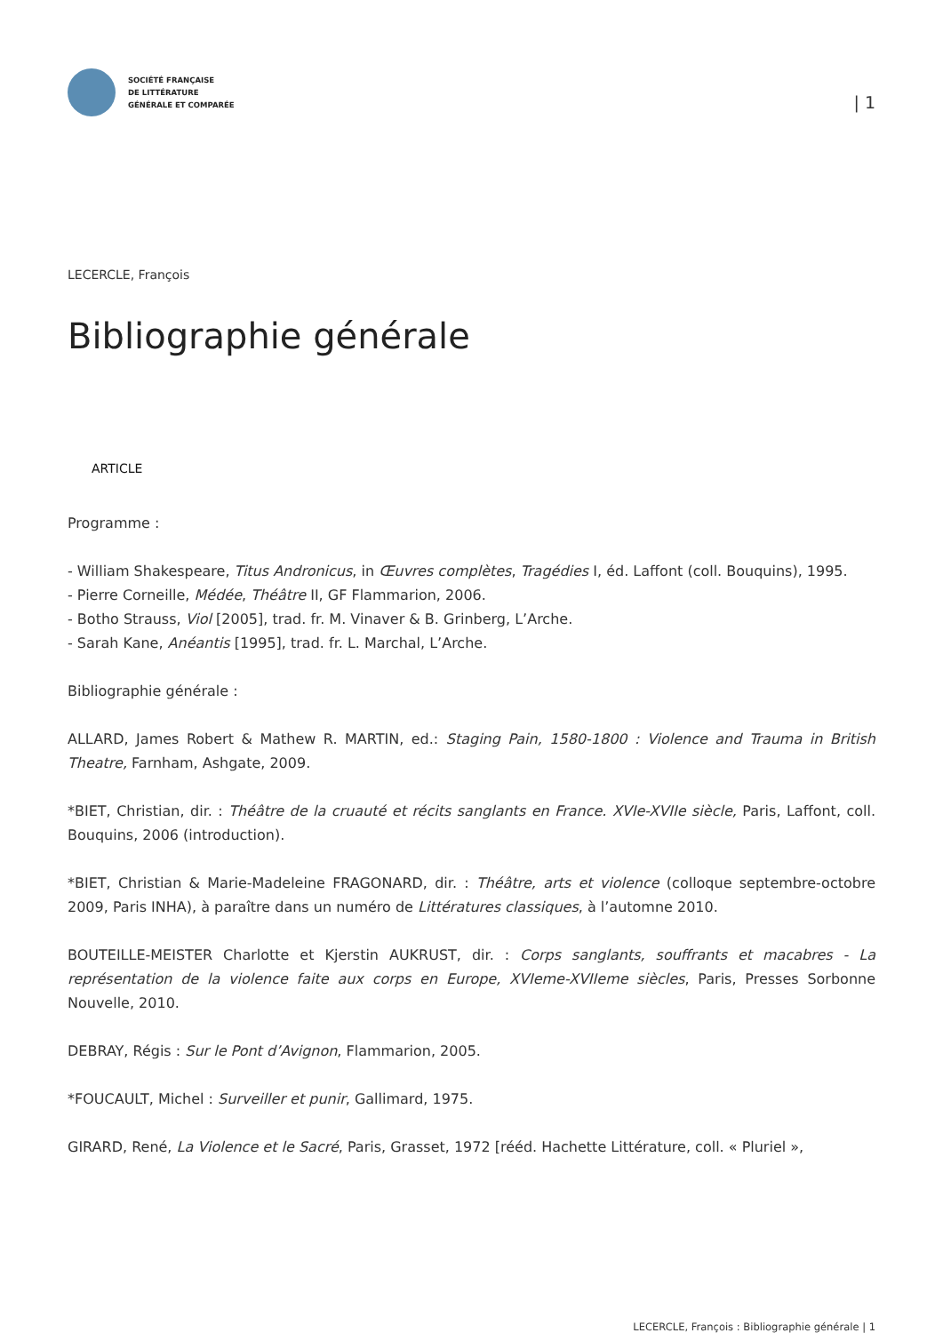SOCIÉTÉ FRANÇAISE
DE LITTÉRATURE
GÉNÉRALE ET COMPARÉE
| 1
LECERCLE, François
Bibliographie générale
ARTICLE
Programme :
- William Shakespeare, Titus Andronicus, in Œuvres complètes, Tragédies I, éd. Laffont (coll. Bouquins), 1995.
- Pierre Corneille, Médée, Théâtre II, GF Flammarion, 2006.
- Botho Strauss, Viol [2005], trad. fr. M. Vinaver & B. Grinberg, L’Arche.
- Sarah Kane, Anéantis [1995], trad. fr. L. Marchal, L’Arche.
Bibliographie générale :
ALLARD, James Robert & Mathew R. MARTIN, ed.: Staging Pain, 1580-1800 : Violence and Trauma in British Theatre, Farnham, Ashgate, 2009.
*BIET, Christian, dir. : Théâtre de la cruauté et récits sanglants en France. XVIe-XVIIe siècle, Paris, Laffont, coll. Bouquins, 2006 (introduction).
*BIET, Christian & Marie-Madeleine FRAGONARD, dir. : Théâtre, arts et violence (colloque septembre-octobre 2009, Paris INHA), à paraître dans un numéro de Littératures classiques, à l’automne 2010.
BOUTEILLE-MEISTER Charlotte et Kjerstin AUKRUST, dir. : Corps sanglants, souffrants et macabres - La représentation de la violence faite aux corps en Europe, XVIeme-XVIIeme siècles, Paris, Presses Sorbonne Nouvelle, 2010.
DEBRAY, Régis : Sur le Pont d’Avignon, Flammarion, 2005.
*FOUCAULT, Michel : Surveiller et punir, Gallimard, 1975.
GIRARD, René, La Violence et le Sacré, Paris, Grasset, 1972 [rééd. Hachette Littérature, coll. « Pluriel »,
LECERCLE, François : Bibliographie générale | 1